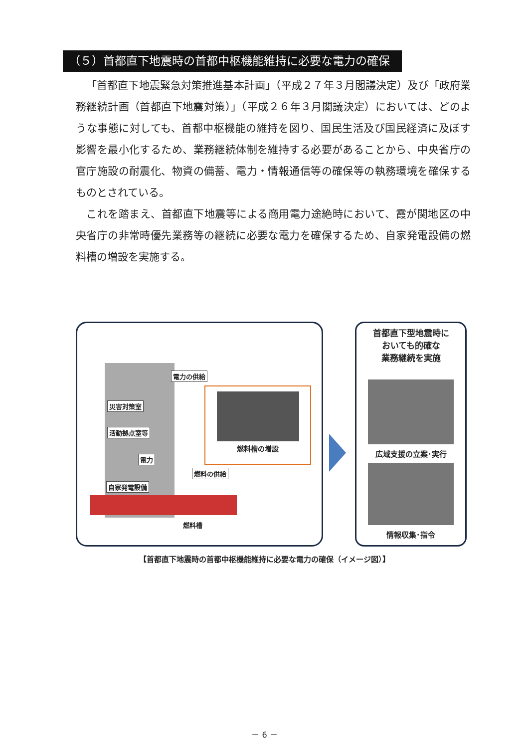（５）首都直下地震時の首都中枢機能維持に必要な電力の確保
「首都直下地震緊急対策推進基本計画」（平成２７年３月閣議決定）及び「政府業務継続計画（首都直下地震対策）」（平成２６年３月閣議決定）においては、どのような事態に対しても、首都中枢機能の維持を図り、国民生活及び国民経済に及ぼす影響を最小化するため、業務継続体制を維持する必要があることから、中央省庁の官庁施設の耐震化、物資の備蓄、電力・情報通信等の確保等の執務環境を確保するものとされている。
これを踏まえ、首都直下地震等による商用電力途絶時において、霞が関地区の中央省庁の非常時優先業務等の継続に必要な電力を確保するため、自家発電設備の燃料槽の増設を実施する。
燃料槽の増設
電力の供給
災害対策室
活動拠点室等
電力
燃料の供給
自家発電設備
燃料槽
首都直下型地震時に
おいても的確な
業務継続を実施
広域支援の立案･実行
情報収集･指令
【首都直下地震時の首都中枢機能維持に必要な電力の確保（イメージ図）】
－ 6 －